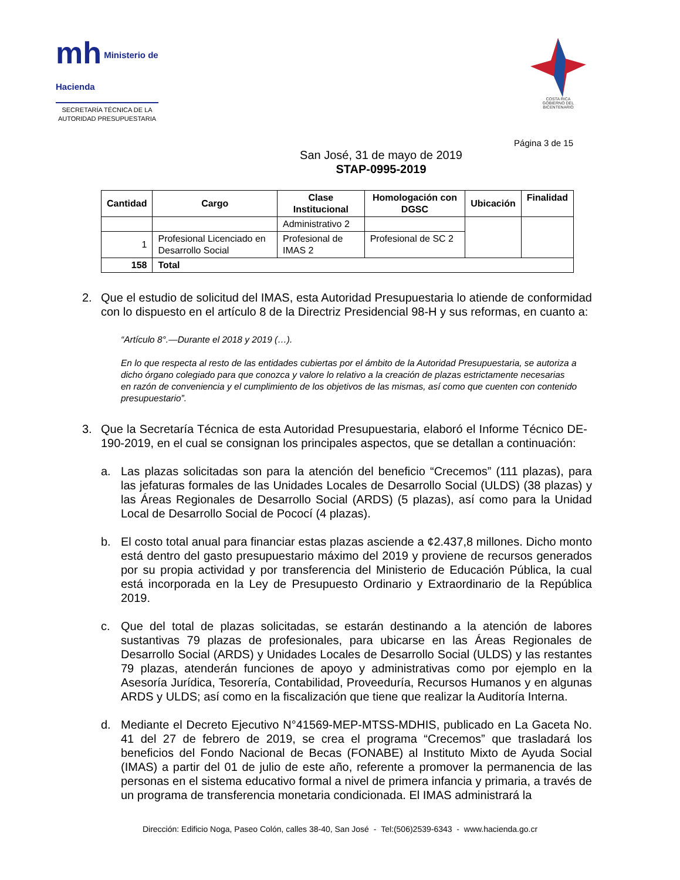mh Ministerio de Hacienda
SECRETARÍA TÉCNICA DE LA
AUTORIDAD PRESUPUESTARIA
COSTA RICA
GOBIERNO DEL BICENTENARIO
Página 3 de 15
San José, 31 de mayo de 2019
STAP-0995-2019
| Cantidad | Cargo | Clase Institucional | Homologación con DGSC | Ubicación | Finalidad |
| --- | --- | --- | --- | --- | --- |
| | | Administrativo 2 | | | |
| 1 | Profesional Licenciado en Desarrollo Social | Profesional de IMAS 2 | Profesional de SC 2 | | |
| 158 | Total | | | | |
2. Que el estudio de solicitud del IMAS, esta Autoridad Presupuestaria lo atiende de conformidad con lo dispuesto en el artículo 8 de la Directriz Presidencial 98-H y sus reformas, en cuanto a:
“Artículo 8°.—Durante el 2018 y 2019 (…).
En lo que respecta al resto de las entidades cubiertas por el ámbito de la Autoridad Presupuestaria, se autoriza a dicho órgano colegiado para que conozca y valore lo relativo a la creación de plazas estrictamente necesarias en razón de conveniencia y el cumplimiento de los objetivos de las mismas, así como que cuenten con contenido presupuestario”.
3. Que la Secretaría Técnica de esta Autoridad Presupuestaria, elaboró el Informe Técnico DE-190-2019, en el cual se consignan los principales aspectos, que se detallan a continuación:
a. Las plazas solicitadas son para la atención del beneficio “Crecemos” (111 plazas), para las jefaturas formales de las Unidades Locales de Desarrollo Social (ULDS) (38 plazas) y las Áreas Regionales de Desarrollo Social (ARDS) (5 plazas), así como para la Unidad Local de Desarrollo Social de Pococí (4 plazas).
b. El costo total anual para financiar estas plazas asciende a ¢2.437,8 millones. Dicho monto está dentro del gasto presupuestario máximo del 2019 y proviene de recursos generados por su propia actividad y por transferencia del Ministerio de Educación Pública, la cual está incorporada en la Ley de Presupuesto Ordinario y Extraordinario de la República 2019.
c. Que del total de plazas solicitadas, se estarán destinando a la atención de labores sustantivas 79 plazas de profesionales, para ubicarse en las Áreas Regionales de Desarrollo Social (ARDS) y Unidades Locales de Desarrollo Social (ULDS) y las restantes 79 plazas, atenderán funciones de apoyo y administrativas como por ejemplo en la Asesoría Jurídica, Tesorería, Contabilidad, Proveeduría, Recursos Humanos y en algunas ARDS y ULDS; así como en la fiscalización que tiene que realizar la Auditoría Interna.
d. Mediante el Decreto Ejecutivo N°41569-MEP-MTSS-MDHIS, publicado en La Gaceta No. 41 del 27 de febrero de 2019, se crea el programa “Crecemos” que trasladará los beneficios del Fondo Nacional de Becas (FONABE) al Instituto Mixto de Ayuda Social (IMAS) a partir del 01 de julio de este año, referente a promover la permanencia de las personas en el sistema educativo formal a nivel de primera infancia y primaria, a través de un programa de transferencia monetaria condicionada. El IMAS administrará la
Dirección: Edificio Noga, Paseo Colón, calles 38-40, San José - Tel:(506)2539-6343 - www.hacienda.go.cr